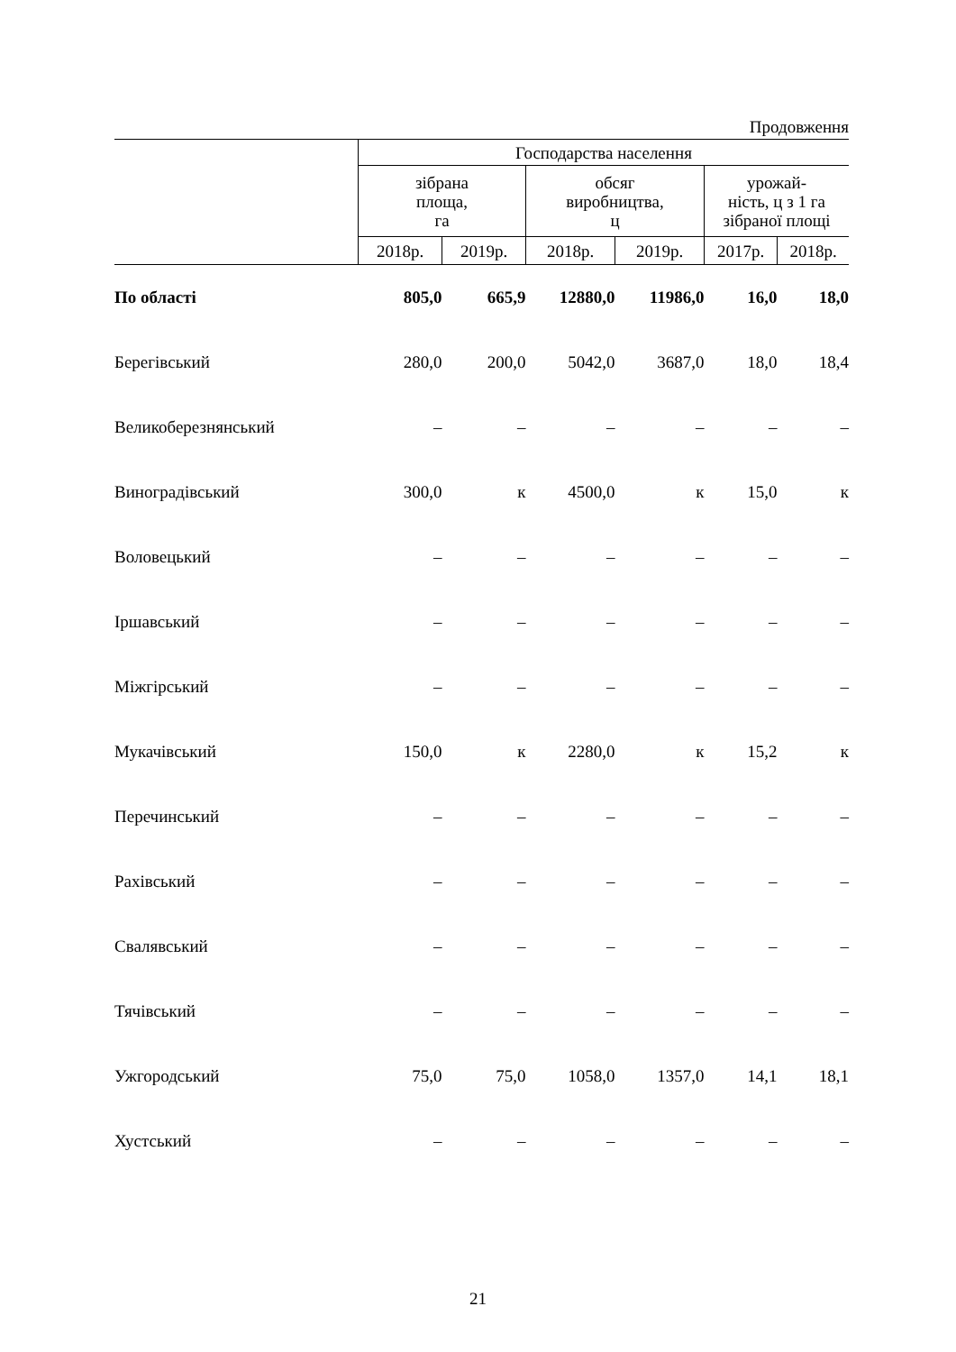Продовження
| | Господарства населення | | | | | |
| --- | --- | --- | --- | --- | --- | --- |
| | зібрана площа, га | | обсяг виробництва, ц | | урожай- ність, ц з 1 га зібраної площі | |
| | 2018р. | 2019р. | 2018р. | 2019р. | 2017р. | 2018р. |
| По області | 805,0 | 665,9 | 12880,0 | 11986,0 | 16,0 | 18,0 |
| Берегівський | 280,0 | 200,0 | 5042,0 | 3687,0 | 18,0 | 18,4 |
| Великоберезнянський | – | – | – | – | – | – |
| Виноградівський | 300,0 | к | 4500,0 | к | 15,0 | к |
| Воловецький | – | – | – | – | – | – |
| Іршавський | – | – | – | – | – | – |
| Міжгірський | – | – | – | – | – | – |
| Мукачівський | 150,0 | к | 2280,0 | к | 15,2 | к |
| Перечинський | – | – | – | – | – | – |
| Рахівський | – | – | – | – | – | – |
| Свалявський | – | – | – | – | – | – |
| Тячівський | – | – | – | – | – | – |
| Ужгородський | 75,0 | 75,0 | 1058,0 | 1357,0 | 14,1 | 18,1 |
| Хустський | – | – | – | – | – | – |
21